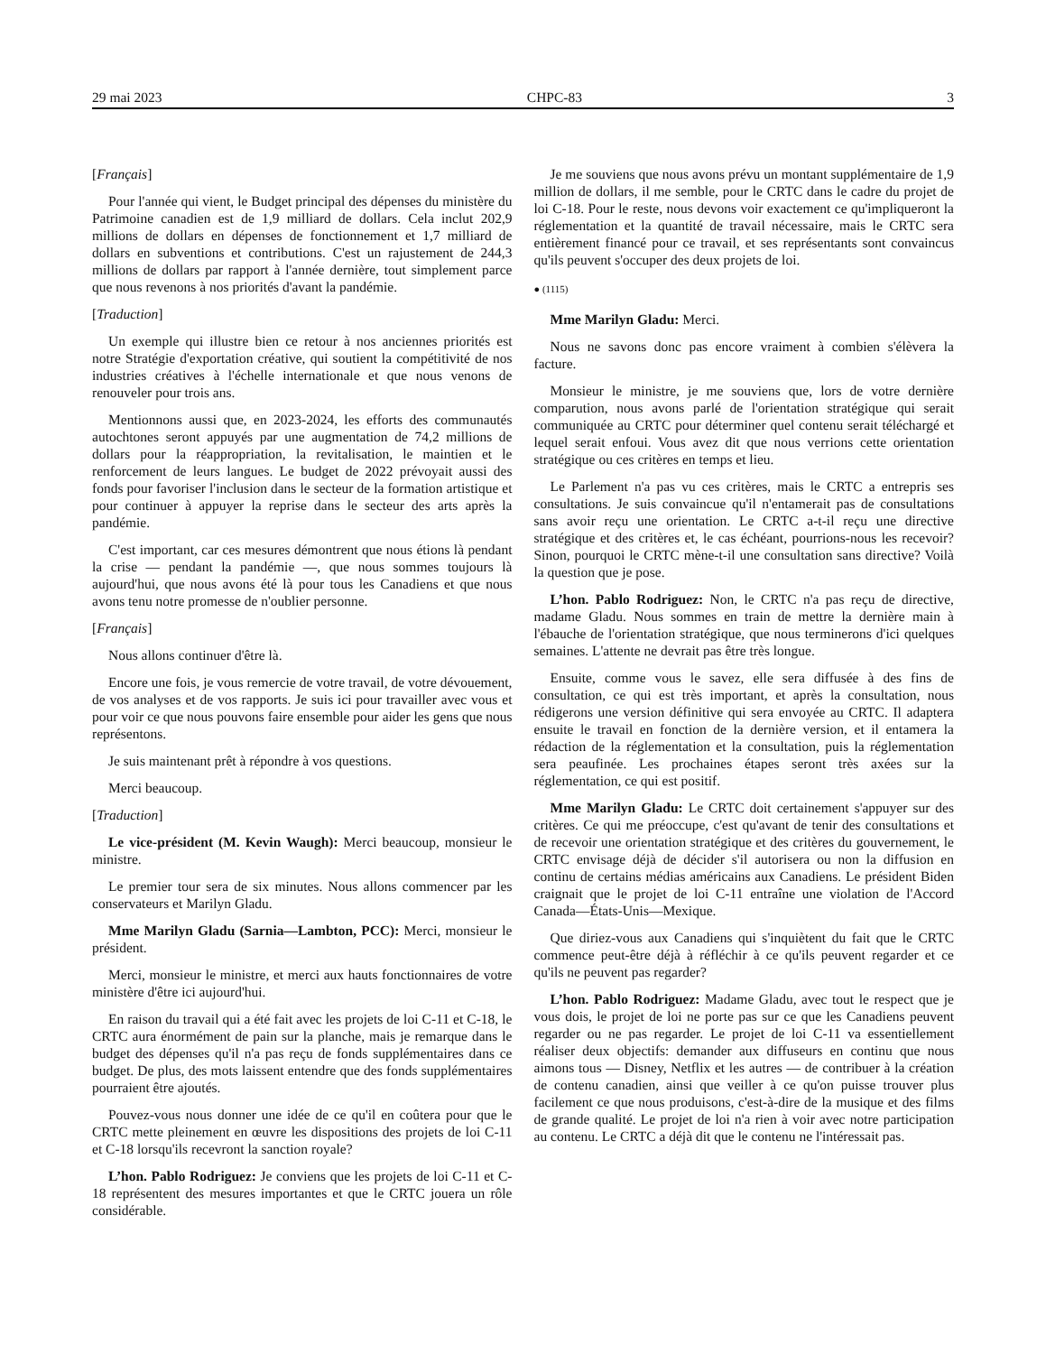29 mai 2023 CHPC-83 3
[Français]
Pour l'année qui vient, le Budget principal des dépenses du ministère du Patrimoine canadien est de 1,9 milliard de dollars. Cela inclut 202,9 millions de dollars en dépenses de fonctionnement et 1,7 milliard de dollars en subventions et contributions. C'est un rajustement de 244,3 millions de dollars par rapport à l'année dernière, tout simplement parce que nous revenons à nos priorités d'avant la pandémie.
[Traduction]
Un exemple qui illustre bien ce retour à nos anciennes priorités est notre Stratégie d'exportation créative, qui soutient la compétitivité de nos industries créatives à l'échelle internationale et que nous venons de renouveler pour trois ans.
Mentionnons aussi que, en 2023-2024, les efforts des communautés autochtones seront appuyés par une augmentation de 74,2 millions de dollars pour la réappropriation, la revitalisation, le maintien et le renforcement de leurs langues. Le budget de 2022 prévoyait aussi des fonds pour favoriser l'inclusion dans le secteur de la formation artistique et pour continuer à appuyer la reprise dans le secteur des arts après la pandémie.
C'est important, car ces mesures démontrent que nous étions là pendant la crise — pendant la pandémie —, que nous sommes toujours là aujourd'hui, que nous avons été là pour tous les Canadiens et que nous avons tenu notre promesse de n'oublier personne.
[Français]
Nous allons continuer d'être là.
Encore une fois, je vous remercie de votre travail, de votre dévouement, de vos analyses et de vos rapports. Je suis ici pour travailler avec vous et pour voir ce que nous pouvons faire ensemble pour aider les gens que nous représentons.
Je suis maintenant prêt à répondre à vos questions.
Merci beaucoup.
[Traduction]
Le vice-président (M. Kevin Waugh): Merci beaucoup, monsieur le ministre.
Le premier tour sera de six minutes. Nous allons commencer par les conservateurs et Marilyn Gladu.
Mme Marilyn Gladu (Sarnia—Lambton, PCC): Merci, monsieur le président.
Merci, monsieur le ministre, et merci aux hauts fonctionnaires de votre ministère d'être ici aujourd'hui.
En raison du travail qui a été fait avec les projets de loi C-11 et C-18, le CRTC aura énormément de pain sur la planche, mais je remarque dans le budget des dépenses qu'il n'a pas reçu de fonds supplémentaires dans ce budget. De plus, des mots laissent entendre que des fonds supplémentaires pourraient être ajoutés.
Pouvez-vous nous donner une idée de ce qu'il en coûtera pour que le CRTC mette pleinement en œuvre les dispositions des projets de loi C-11 et C-18 lorsqu'ils recevront la sanction royale?
L’hon. Pablo Rodriguez: Je conviens que les projets de loi C-11 et C-18 représentent des mesures importantes et que le CRTC jouera un rôle considérable.
Je me souviens que nous avons prévu un montant supplémentaire de 1,9 million de dollars, il me semble, pour le CRTC dans le cadre du projet de loi C-18. Pour le reste, nous devons voir exactement ce qu'impliqueront la réglementation et la quantité de travail nécessaire, mais le CRTC sera entièrement financé pour ce travail, et ses représentants sont convaincus qu'ils peuvent s'occuper des deux projets de loi.
● (1115)
Mme Marilyn Gladu: Merci.
Nous ne savons donc pas encore vraiment à combien s'élèvera la facture.
Monsieur le ministre, je me souviens que, lors de votre dernière comparution, nous avons parlé de l'orientation stratégique qui serait communiquée au CRTC pour déterminer quel contenu serait téléchargé et lequel serait enfoui. Vous avez dit que nous verrions cette orientation stratégique ou ces critères en temps et lieu.
Le Parlement n'a pas vu ces critères, mais le CRTC a entrepris ses consultations. Je suis convaincue qu'il n'entamerait pas de consultations sans avoir reçu une orientation. Le CRTC a-t-il reçu une directive stratégique et des critères et, le cas échéant, pourrions-nous les recevoir? Sinon, pourquoi le CRTC mène-t-il une consultation sans directive? Voilà la question que je pose.
L’hon. Pablo Rodriguez: Non, le CRTC n'a pas reçu de directive, madame Gladu. Nous sommes en train de mettre la dernière main à l'ébauche de l'orientation stratégique, que nous terminerons d'ici quelques semaines. L'attente ne devrait pas être très longue.
Ensuite, comme vous le savez, elle sera diffusée à des fins de consultation, ce qui est très important, et après la consultation, nous rédigerons une version définitive qui sera envoyée au CRTC. Il adaptera ensuite le travail en fonction de la dernière version, et il entamera la rédaction de la réglementation et la consultation, puis la réglementation sera peaufinée. Les prochaines étapes seront très axées sur la réglementation, ce qui est positif.
Mme Marilyn Gladu: Le CRTC doit certainement s'appuyer sur des critères. Ce qui me préoccupe, c'est qu'avant de tenir des consultations et de recevoir une orientation stratégique et des critères du gouvernement, le CRTC envisage déjà de décider s'il autorisera ou non la diffusion en continu de certains médias américains aux Canadiens. Le président Biden craignait que le projet de loi C-11 entraîne une violation de l'Accord Canada—États-Unis—Mexique.
Que diriez-vous aux Canadiens qui s'inquiètent du fait que le CRTC commence peut-être déjà à réfléchir à ce qu'ils peuvent regarder et ce qu'ils ne peuvent pas regarder?
L’hon. Pablo Rodriguez: Madame Gladu, avec tout le respect que je vous dois, le projet de loi ne porte pas sur ce que les Canadiens peuvent regarder ou ne pas regarder. Le projet de loi C-11 va essentiellement réaliser deux objectifs: demander aux diffuseurs en continu que nous aimons tous — Disney, Netflix et les autres — de contribuer à la création de contenu canadien, ainsi que veiller à ce qu'on puisse trouver plus facilement ce que nous produisons, c'est-à-dire de la musique et des films de grande qualité. Le projet de loi n'a rien à voir avec notre participation au contenu. Le CRTC a déjà dit que le contenu ne l'intéressait pas.